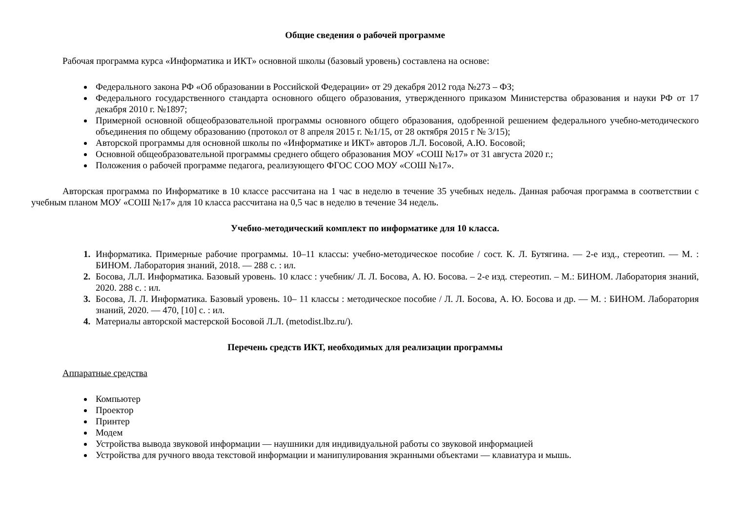Общие сведения о рабочей программе
Рабочая программа курса «Информатика и ИКТ» основной школы (базовый уровень) составлена на основе:
Федерального закона РФ «Об образовании в Российской Федерации» от 29 декабря 2012 года №273 – ФЗ;
Федерального государственного стандарта основного общего образования, утвержденного приказом Министерства образования и науки РФ от 17 декабря 2010 г. №1897;
Примерной основной общеобразовательной программы основного общего образования, одобренной решением федерального учебно-методического объединения по общему образованию (протокол от 8 апреля 2015 г. №1/15, от 28 октября 2015 г № 3/15);
Авторской программы для основной школы по «Информатике и ИКТ» авторов Л.Л. Босовой, А.Ю. Босовой;
Основной общеобразовательной программы среднего общего образования МОУ «СОШ №17» от 31 августа 2020 г.;
Положения о рабочей программе педагога, реализующего ФГОС СОО МОУ «СОШ №17».
Авторская программа по Информатике в 10 классе рассчитана на 1 час в неделю в течение 35 учебных недель. Данная рабочая программа в соответствии с учебным планом МОУ «СОШ №17» для 10 класса рассчитана на 0,5 час в неделю в течение 34 недель.
Учебно-методический комплект по информатике для 10 класса.
Информатика. Примерные рабочие программы. 10–11 классы: учебно-методическое пособие / сост. К. Л. Бутягина. — 2-е изд., стереотип. — М. : БИНОМ. Лаборатория знаний, 2018. — 288 с. : ил.
Босова, Л.Л. Информатика. Базовый уровень. 10 класс : учебник/ Л. Л. Босова, А. Ю. Босова. – 2-е изд. стереотип. – М.: БИНОМ. Лаборатория знаний, 2020. 288 с. : ил.
Босова, Л. Л. Информатика. Базовый уровень. 10– 11 классы : методическое пособие / Л. Л. Босова, А. Ю. Босова и др. — М. : БИНОМ. Лаборатория знаний, 2020. — 470, [10] с. : ил.
Материалы авторской мастерской Босовой Л.Л. (metodist.lbz.ru/).
Перечень средств ИКТ, необходимых для реализации программы
Аппаратные средства
Компьютер
Проектор
Принтер
Модем
Устройства вывода звуковой информации — наушники для индивидуальной работы со звуковой информацией
Устройства для ручного ввода текстовой информации и манипулирования экранными объектами — клавиатура и мышь.